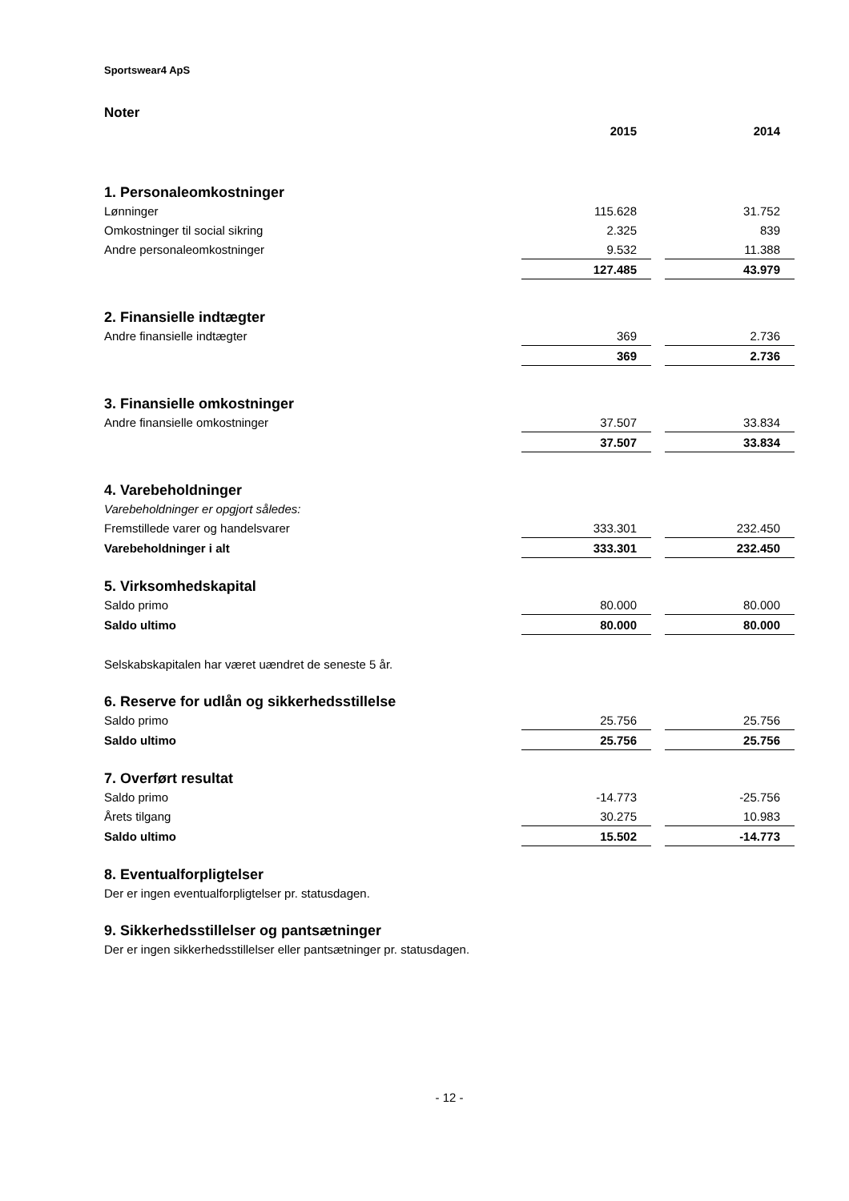Sportswear4 ApS
Noter
| | 2015 | | 2014 |
| 1. Personaleomkostninger | | | |
| Lønninger | 115.628 | | 31.752 |
| Omkostninger til social sikring | 2.325 | | 839 |
| Andre personaleomkostninger | 9.532 | | 11.388 |
| | 127.485 | | 43.979 |
| 2. Finansielle indtægter | | | |
| Andre finansielle indtægter | 369 | | 2.736 |
| | 369 | | 2.736 |
| 3. Finansielle omkostninger | | | |
| Andre finansielle omkostninger | 37.507 | | 33.834 |
| | 37.507 | | 33.834 |
| 4. Varebeholdninger | | | |
| Varebeholdninger er opgjort således: | | | |
| Fremstillede varer og handelsvarer | 333.301 | | 232.450 |
| Varebeholdninger i alt | 333.301 | | 232.450 |
| 5. Virksomhedskapital | | | |
| Saldo primo | 80.000 | | 80.000 |
| Saldo ultimo | 80.000 | | 80.000 |
| Selskabskapitalen har været uændret de seneste 5 år. | | | |
| 6. Reserve for udlån og sikkerhedsstillelse | | | |
| Saldo primo | 25.756 | | 25.756 |
| Saldo ultimo | 25.756 | | 25.756 |
| 7. Overført resultat | | | |
| Saldo primo | -14.773 | | -25.756 |
| Årets tilgang | 30.275 | | 10.983 |
| Saldo ultimo | 15.502 | | -14.773 |
| 8. Eventualforpligtelser | | | |
| Der er ingen eventualforpligtelser pr. statusdagen. | | | |
| 9. Sikkerhedsstillelser og pantsætninger | | | |
| Der er ingen sikkerhedsstillelser eller pantsætninger pr. statusdagen. | | | |
- 12 -